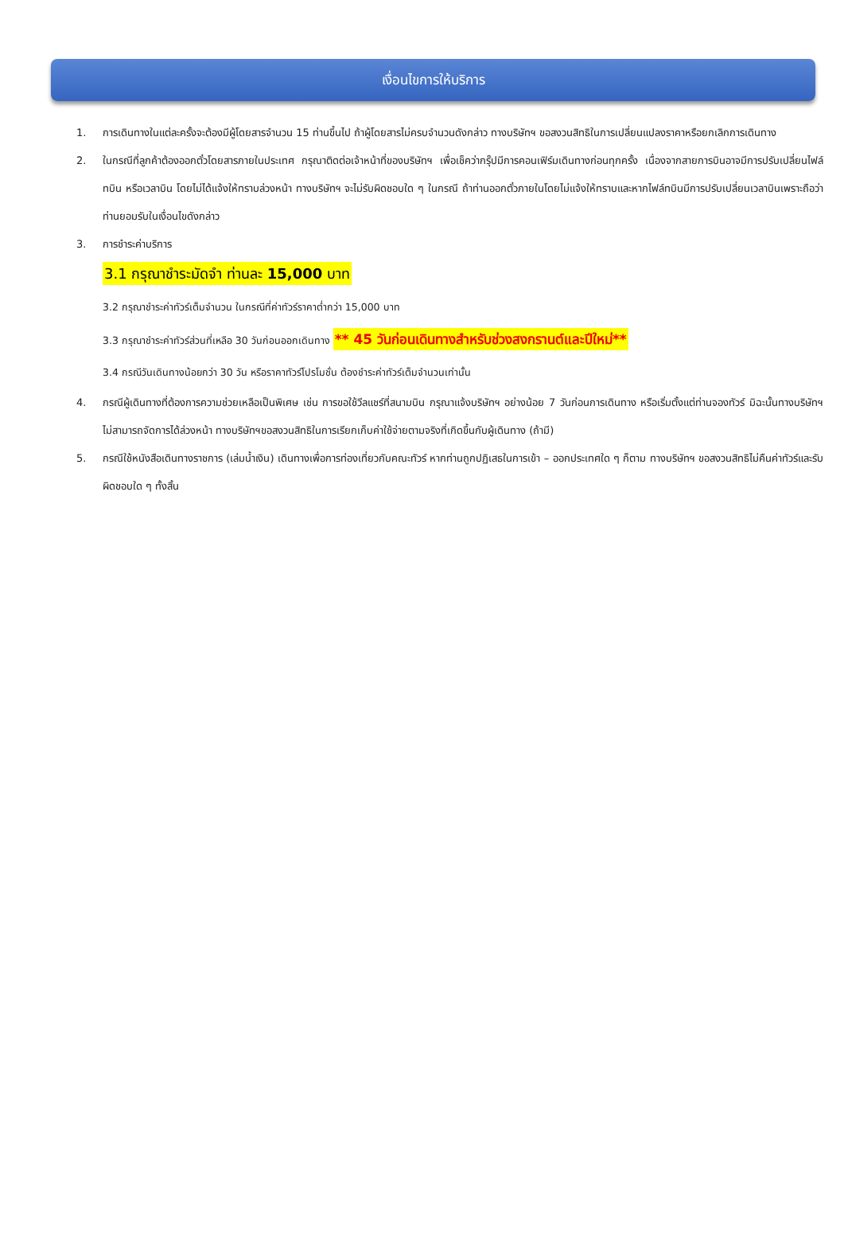เงื่อนไขการให้บริการ
1. การเดินทางในแต่ละครั้งจะต้องมีผู้โดยสารจำนวน 15 ท่านขึ้นไป ถ้าผู้โดยสารไม่ครบจำนวนดังกล่าว ทางบริษัทฯ ขอสงวนสิทธิในการเปลี่ยนแปลงราคาหรือยกเลิกการเดินทาง
2. ในกรณีที่ลูกค้าต้องออกตั๋วโดยสารภายในประเทศ กรุณาติดต่อเจ้าหน้าที่ของบริษัทฯ เพื่อเช็คว่ากรุ๊ปมีการคอนเฟิร์มเดินทางก่อนทุกครั้ง เนื่องจากสายการบินอาจมีการปรับเปลี่ยนไฟล์ทบิน หรือเวลาบิน โดยไม่ได้แจ้งให้ทราบล่วงหน้า ทางบริษัทฯ จะไม่รับผิดชอบใด ๆ ในกรณี ถ้าท่านออกตั๋วภายในโดยไม่แจ้งให้ทราบและหากไฟล์ทบินมีการปรับเปลี่ยนเวลาบินเพราะถือว่าท่านยอมรับในเงื่อนไขดังกล่าว
3. การชำระค่าบริการ
3.1 กรุณาชำระมัดจำ ท่านละ 15,000 บาท
3.2 กรุณาชำระค่าทัวร์เต็มจำนวน ในกรณีที่ค่าทัวร์ราคาต่ำกว่า 15,000 บาท
3.3 กรุณาชำระค่าทัวร์ส่วนที่เหลือ 30 วันก่อนออกเดินทาง ** 45 วันก่อนเดินทางสำหรับช่วงสงกรานต์และปีใหม่**
3.4 กรณีวันเดินทางน้อยกว่า 30 วัน หรือราคาทัวร์โปรโมชั่น ต้องชำระค่าทัวร์เต็มจำนวนเท่านั้น
4. กรณีผู้เดินทางที่ต้องการความช่วยเหลือเป็นพิเศษ เช่น การขอใช้วีลแชร์ที่สนามบิน กรุณาแจ้งบริษัทฯ อย่างน้อย 7 วันก่อนการเดินทาง หรือเริ่มตั้งแต่ท่านจองทัวร์ มิฉะนั้นทางบริษัทฯไม่สามารถจัดการได้ล่วงหน้า ทางบริษัทฯขอสงวนสิทธิในการเรียกเก็บค่าใช้จ่ายตามจริงที่เกิดขึ้นกับผู้เดินทาง (ถ้ามี)
5. กรณีใช้หนังสือเดินทางราชการ (เล่มน้ำเงิน) เดินทางเพื่อการท่องเที่ยวกับคณะทัวร์ หากท่านถูกปฏิเสธในการเข้า – ออกประเทศใด ๆ ก็ตาม ทางบริษัทฯ ขอสงวนสิทธิไม่คืนค่าทัวร์และรับผิดชอบใด ๆ ทั้งสิ้น